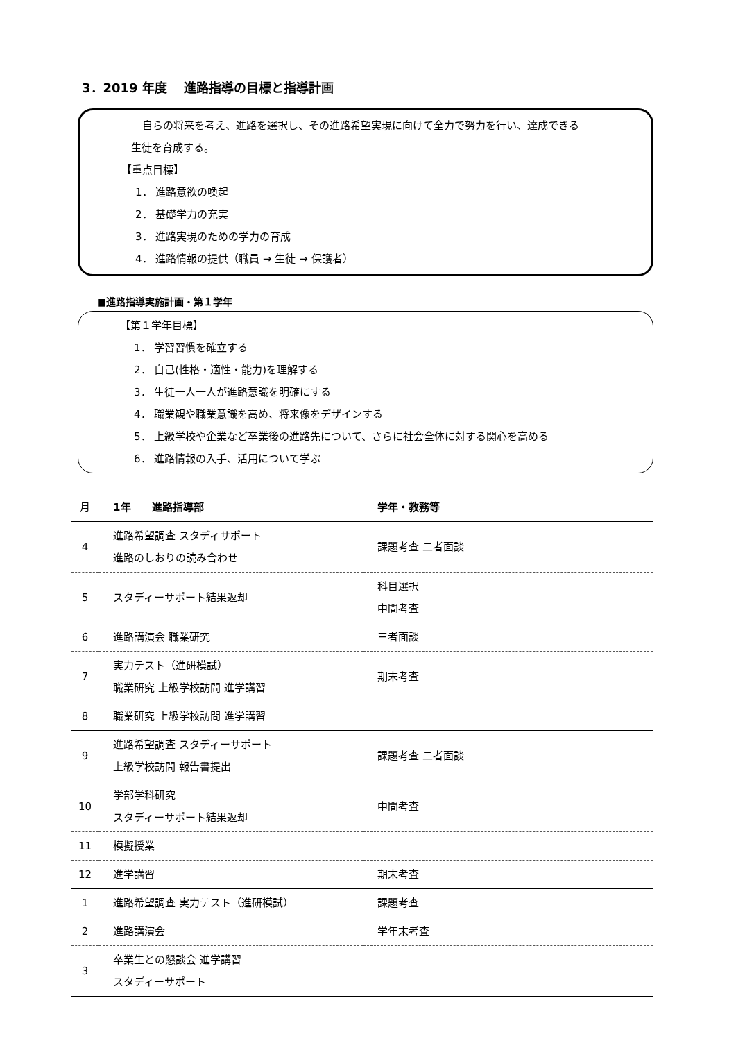3．2019 年度　 進路指導の目標と指導計画
自らの将来を考え、進路を選択し、その進路希望実現に向けて全力で努力を行い、達成できる
生徒を育成する。
【重点目標】
1． 進路意欲の喚起
2． 基礎学力の充実
3． 進路実現のための学力の育成
4． 進路情報の提供（職員 → 生徒 → 保護者）
■進路指導実施計画・第１学年
【第１学年目標】
1． 学習習慣を確立する
2． 自己(性格・適性・能力)を理解する
3． 生徒一人一人が進路意識を明確にする
4． 職業観や職業意識を高め、将来像をデザインする
5． 上級学校や企業など卒業後の進路先について、さらに社会全体に対する関心を高める
6． 進路情報の入手、活用について学ぶ
| 月 | 1年 進路指導部 | 学年・教務等 |
| --- | --- | --- |
| 4 | 進路希望調査 スタディサポート 進路のしおりの読み合わせ | 課題考査 二者面談 |
| 5 | スタディーサポート結果返却 | 科目選択 中間考査 |
| 6 | 進路講演会 職業研究 | 三者面談 |
| 7 | 実力テスト（進研模試） 職業研究 上級学校訪問 進学講習 | 期末考査 |
| 8 | 職業研究 上級学校訪問 進学講習 | |
| 9 | 進路希望調査 スタディーサポート 上級学校訪問 報告書提出 | 課題考査 二者面談 |
| 10 | 学部学科研究 スタディーサポート結果返却 | 中間考査 |
| 11 | 模擬授業 | |
| 12 | 進学講習 | 期末考査 |
| 1 | 進路希望調査 実力テスト（進研模試） | 課題考査 |
| 2 | 進路講演会 | 学年末考査 |
| 3 | 卒業生との懇談会 進学講習 スタディーサポート | |